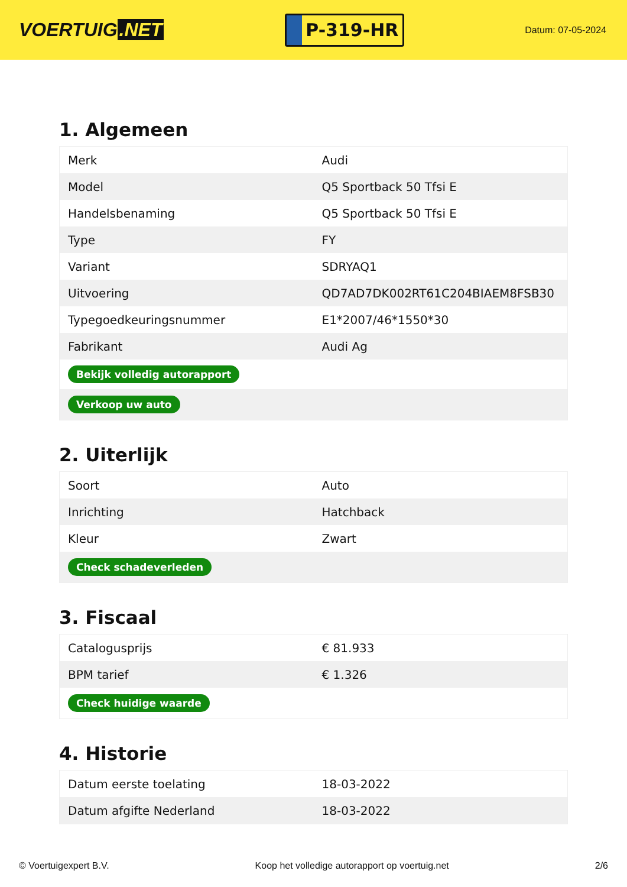VOERTUIG.NET
P-319-HR
Datum: 07-05-2024
1. Algemeen
| Merk | Audi |
| Model | Q5 Sportback 50 Tfsi E |
| Handelsbenaming | Q5 Sportback 50 Tfsi E |
| Type | FY |
| Variant | SDRYAQ1 |
| Uitvoering | QD7AD7DK002RT61C204BIAEM8FSB30 |
| Typegoedkeuringsnummer | E1*2007/46*1550*30 |
| Fabrikant | Audi Ag |
| Bekijk volledig autorapport | |
| Verkoop uw auto | |
2. Uiterlijk
| Soort | Auto |
| Inrichting | Hatchback |
| Kleur | Zwart |
| Check schadeverleden | |
3. Fiscaal
| Catalogusprijs | € 81.933 |
| BPM tarief | € 1.326 |
| Check huidige waarde | |
4. Historie
| Datum eerste toelating | 18-03-2022 |
| Datum afgifte Nederland | 18-03-2022 |
© Voertuigexpert B.V. Koop het volledige autorapport op voertuig.net 2/6